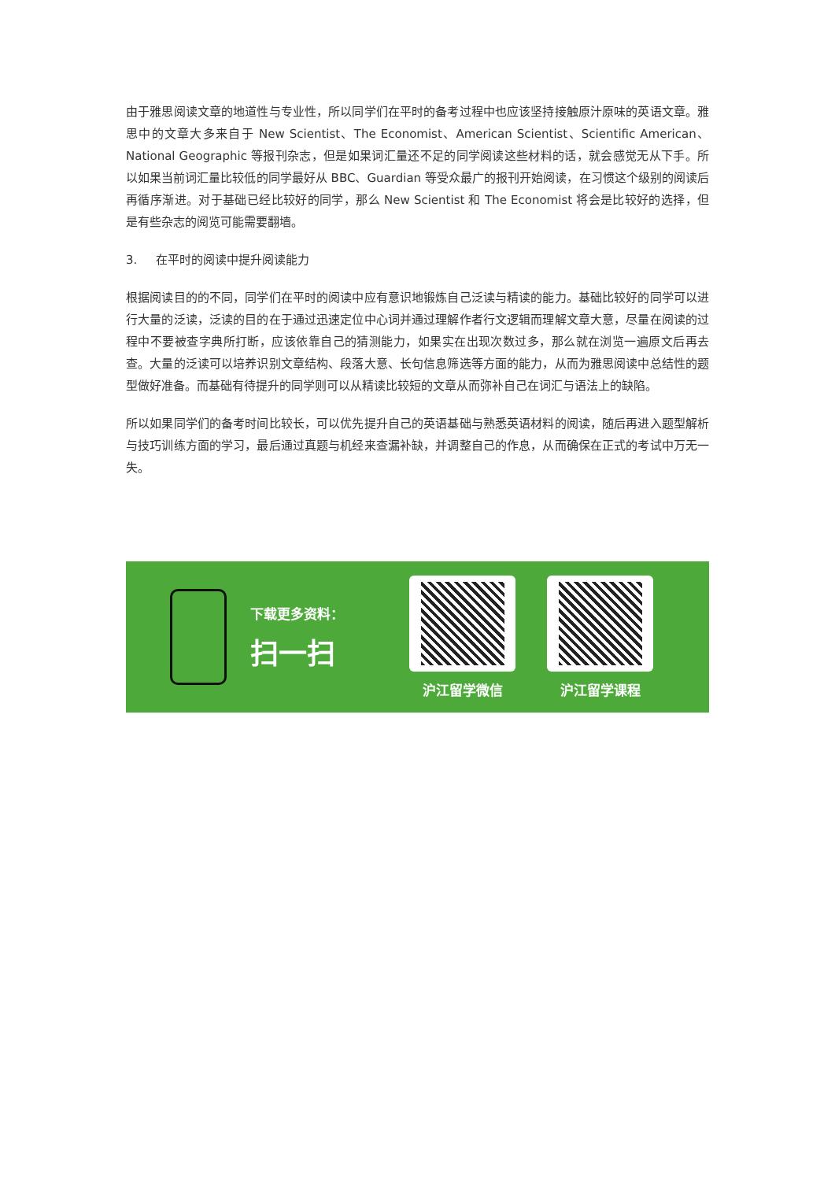由于雅思阅读文章的地道性与专业性，所以同学们在平时的备考过程中也应该坚持接触原汁原味的英语文章。雅思中的文章大多来自于 New Scientist、The Economist、American Scientist、Scientific American、National Geographic 等报刊杂志，但是如果词汇量还不足的同学阅读这些材料的话，就会感觉无从下手。所以如果当前词汇量比较低的同学最好从 BBC、Guardian 等受众最广的报刊开始阅读，在习惯这个级别的阅读后再循序渐进。对于基础已经比较好的同学，那么 New Scientist 和 The Economist 将会是比较好的选择，但是有些杂志的阅览可能需要翻墙。
3. 在平时的阅读中提升阅读能力
根据阅读目的的不同，同学们在平时的阅读中应有意识地锻炼自己泛读与精读的能力。基础比较好的同学可以进行大量的泛读，泛读的目的在于通过迅速定位中心词并通过理解作者行文逻辑而理解文章大意，尽量在阅读的过程中不要被查字典所打断，应该依靠自己的猜测能力，如果实在出现次数过多，那么就在浏览一遍原文后再去查。大量的泛读可以培养识别文章结构、段落大意、长句信息筛选等方面的能力，从而为雅思阅读中总结性的题型做好准备。而基础有待提升的同学则可以从精读比较短的文章从而弥补自己在词汇与语法上的缺陷。
所以如果同学们的备考时间比较长，可以优先提升自己的英语基础与熟悉英语材料的阅读，随后再进入题型解析与技巧训练方面的学习，最后通过真题与机经来查漏补缺，并调整自己的作息，从而确保在正式的考试中万无一失。
下载更多资料：
扫一扫
沪江留学微信 沪江留学课程